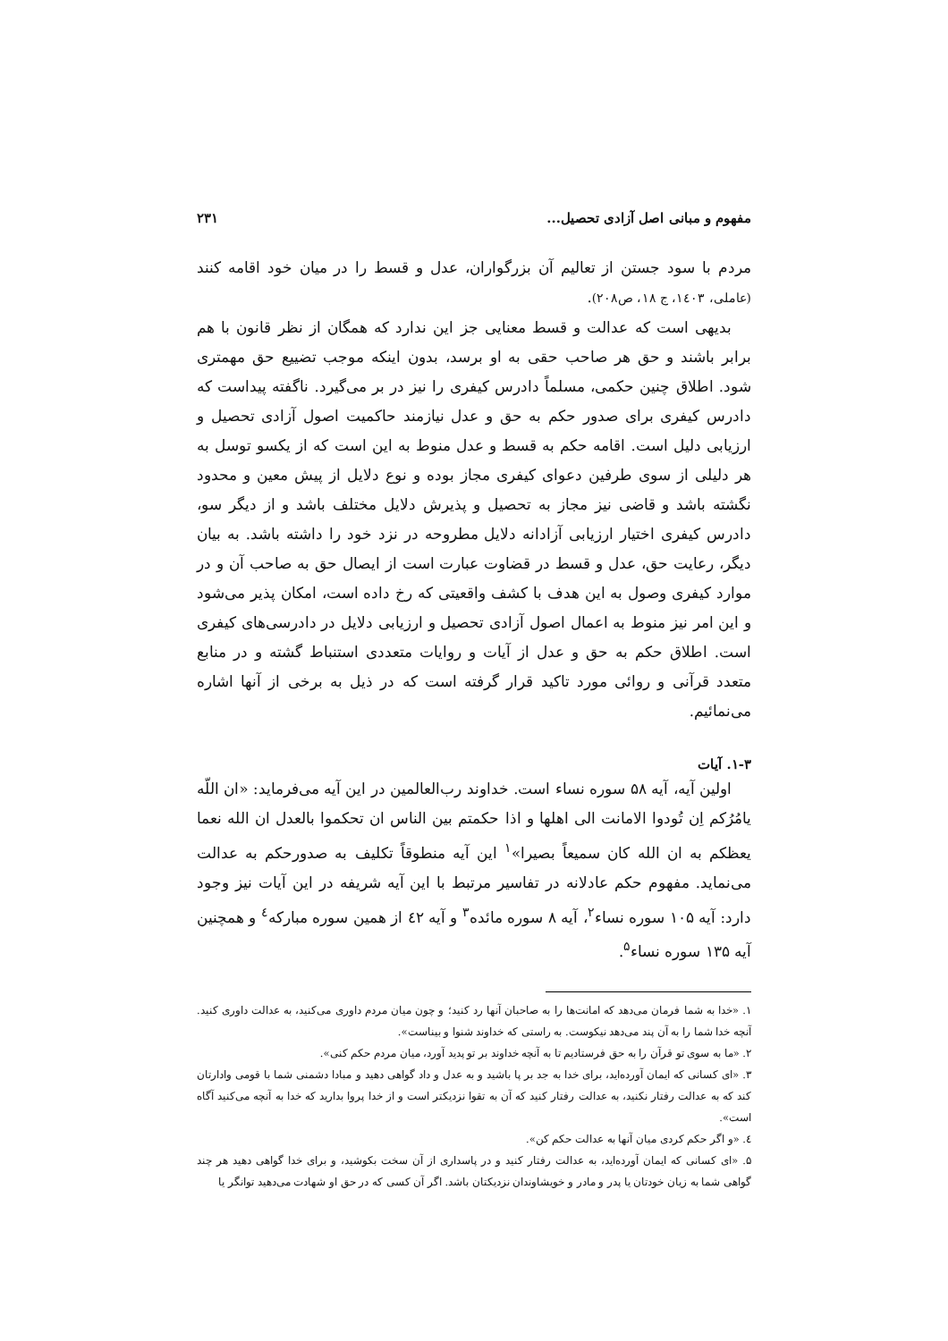مفهوم و مبانی اصل آزادی تحصیل... ۲۳۱
مردم با سود جستن از تعالیم آن بزرگواران، عدل و قسط را در میان خود اقامه کنند (عاملی، ۱٤۰۳، ج ۱۸، ص۲۰۸).
بدیهی است که عدالت و قسط معنایی جز این ندارد که همگان از نظر قانون با هم برابر باشند و حق هر صاحب حقی به او برسد، بدون اینکه موجب تضییع حق مهمتری شود. اطلاق چنین حکمی، مسلماً دادرس کیفری را نیز در بر می‌گیرد. ناگفته پیداست که دادرس کیفری برای صدور حکم به حق و عدل نیازمند حاکمیت اصول آزادی تحصیل و ارزیابی دلیل است. اقامه حکم به قسط و عدل منوط به این است که از یکسو توسل به هر دلیلی از سوی طرفین دعوای کیفری مجاز بوده و نوع دلایل از پیش معین و محدود نگشته باشد و قاضی نیز مجاز به تحصیل و پذیرش دلایل مختلف باشد و از دیگر سو، دادرس کیفری اختیار ارزیابی آزادانه دلایل مطروحه در نزد خود را داشته باشد. به بیان دیگر، رعایت حق، عدل و قسط در قضاوت عبارت است از ایصال حق به صاحب آن و در موارد کیفری وصول به این هدف با کشف واقعیتی که رخ داده است، امکان پذیر می‌شود و این امر نیز منوط به اعمال اصول آزادی تحصیل و ارزیابی دلایل در دادرسی‌های کیفری است. اطلاق حکم به حق و عدل از آیات و روایات متعددی استنباط گشته و در منابع متعدد قرآنی و روائی مورد تاکید قرار گرفته است که در ذیل به برخی از آنها اشاره می‌نمائیم.
۱-۳. آیات
اولین آیه، آیه ۵۸ سوره نساء است. خداوند رب‌العالمین در این آیه می‌فرماید: «ان اللّه یامُرُکم اِن تُودوا الامانت الی اهلها و اذا حکمتم بین الناس ان تحکموا بالعدل ان الله نعما یعظکم به ان الله کان سمیعاً بصیرا»<sup>۱</sup> این آیه منطوقاً تکلیف به صدورحکم به عدالت می‌نماید. مفهوم حکم عادلانه در تفاسیر مرتبط با این آیه شریفه در این آیات نیز وجود دارد: آیه ۱۰۵ سوره نساء<sup>۲</sup>، آیه ۸ سوره مائده<sup>۳</sup> و آیه ٤۲ از همین سوره مبارکه<sup>٤</sup> و همچنین آیه ۱۳۵ سوره نساء<sup>۵</sup>.
۱. «خدا به شما فرمان می‌دهد که امانت‌ها را به صاحبان آنها رد کنید؛ و چون میان مردم داوری می‌کنید، به عدالت داوری کنید. آنچه خدا شما را به آن پند می‌دهد نیکوست. به راستی که خداوند شنوا و بیناست».
۲. «ما به سوی تو قرآن را به حق فرستادیم تا به آنچه خداوند بر تو پدید آورد، میان مردم حکم کنی».
۳. «ای کسانی که ایمان آورده‌اید، برای خدا به جد بر پا باشید و به عدل و داد گواهی دهید و مبادا دشمنی شما با قومی وادارتان کند که به عدالت رفتار نکنید، به عدالت رفتار کنید که آن به تقوا نزدیکتر است و از خدا پروا بدارید که خدا به آنچه می‌کنید آگاه است».
٤. «و اگر حکم کردی میان آنها به عدالت حکم کن».
۵. «ای کسانی که ایمان آورده‌اید، به عدالت رفتار کنید و در پاسداری از آن سخت بکوشید، و برای خدا گواهی دهید هر چند گواهی شما به زیان خودتان یا پدر و مادر و خویشاوندان نزدیکتان باشد. اگر آن کسی که در حق او شهادت می‌دهید توانگر یا